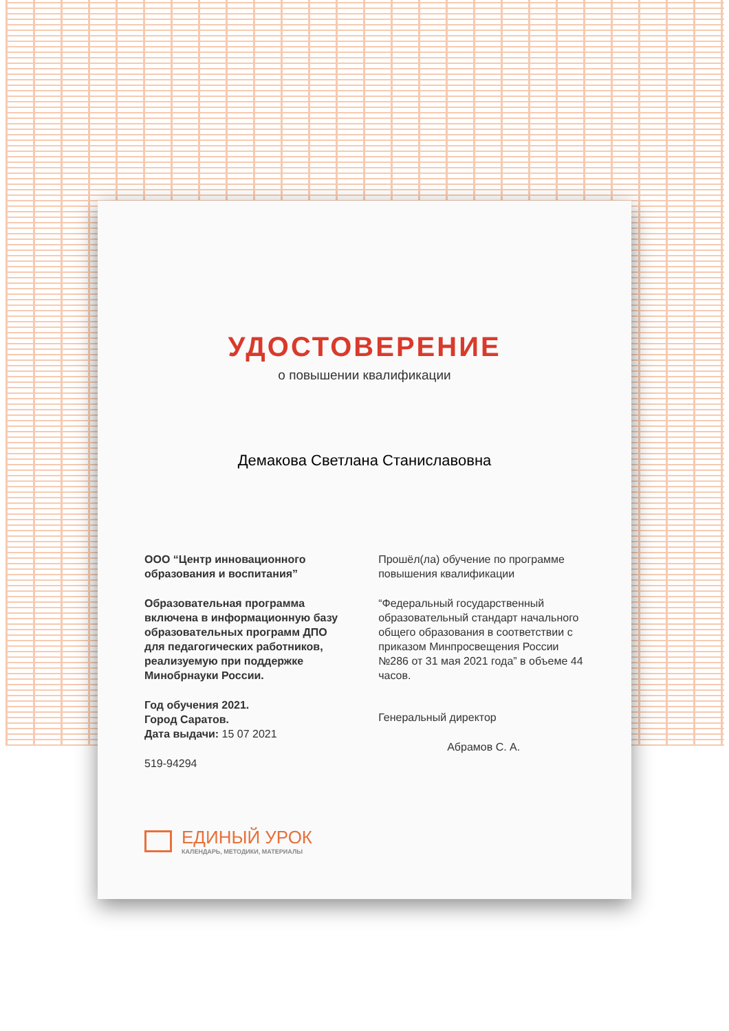УДОСТОВЕРЕНИЕ
о повышении квалификации
Демакова Светлана Станиславовна
ООО “Центр инновационного образования и воспитания”
Образовательная программа включена в информационную базу образовательных программ ДПО для педагогических работников, реализуемую при поддержке Минобрнауки России.
Год обучения 2021.
Город Саратов.
Дата выдачи: 15 07 2021
519-94294
Прошёл(ла) обучение по программе повышения квалификации
“Федеральный государственный образовательный стандарт начального общего образования в соответствии с приказом Минпросвещения России №286 от 31 мая 2021 года” в объеме 44 часов.
Генеральный директор
Абрамов С. А.
ЕДИНЫЙ УРОК
КАЛЕНДАРЬ, МЕТОДИКИ, МАТЕРИАЛЫ